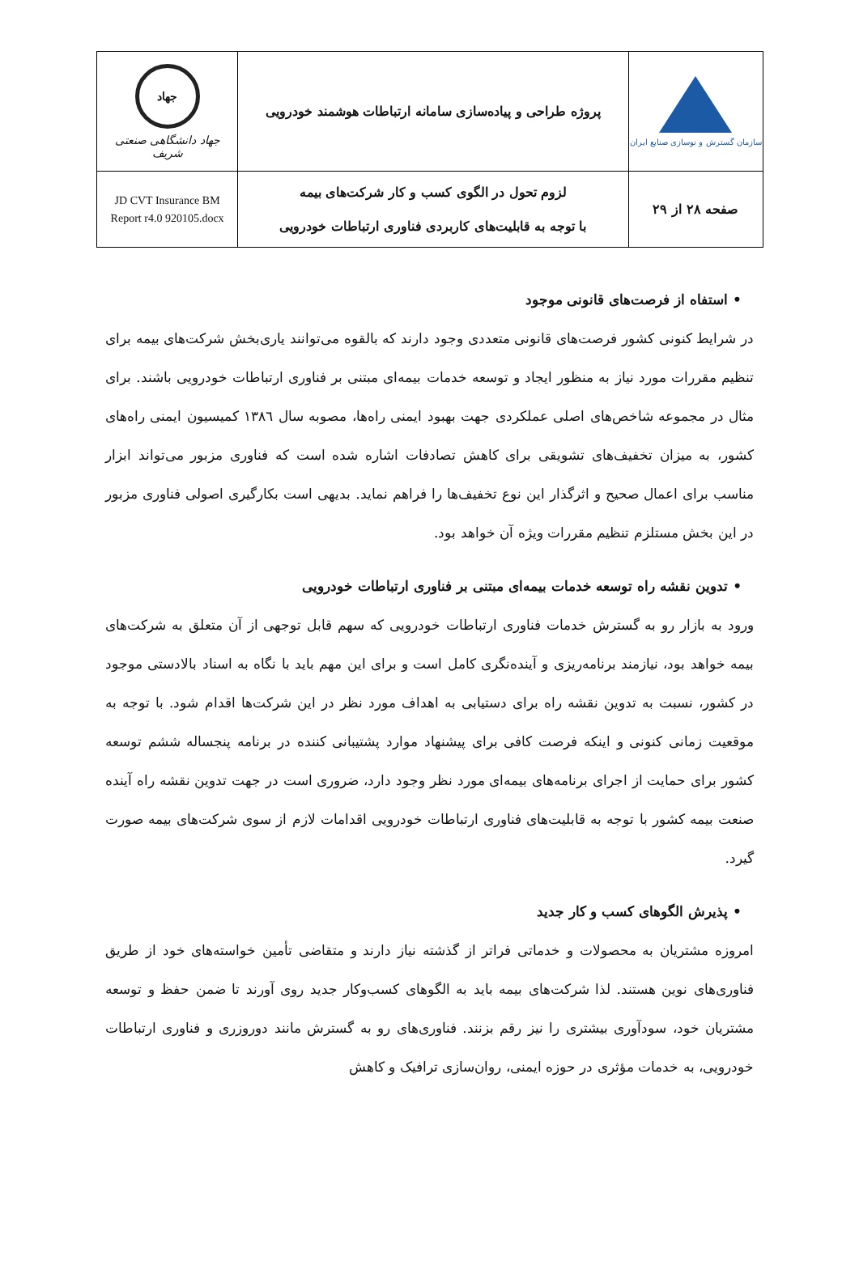| سازمان گسترش و نوسازی صنایع ایران | پروژه طراحی و پیاده‌سازی سامانه ارتباطات هوشمند خودرویی | جهاد جهاد دانشگاهی صنعتی شریف |
| صفحه ۲۸ از ۲۹ | لزوم تحول در الگوی کسب و کار شرکت‌های بیمه با توجه به قابلیت‌های کاربردی فناوری ارتباطات خودرویی | JD CVT Insurance BM Report r4.0 920105.docx |
• استفاه از فرصت‌های قانونی موجود
در شرایط کنونی کشور فرصت‌های قانونی متعددی وجود دارند که بالقوه می‌توانند یاری‌بخش شرکت‌های بیمه برای تنظیم مقررات مورد نیاز به منظور ایجاد و توسعه خدمات بیمه‌ای مبتنی بر فناوری ارتباطات خودرویی باشند. برای مثال در مجموعه شاخص‌های اصلی عملکردی جهت بهبود ایمنی راه‌ها، مصوبه سال ۱۳۸٦ کمیسیون ایمنی راه‌های کشور، به میزان تخفیف‌های تشویقی برای کاهش تصادفات اشاره شده است که فناوری مزبور می‌تواند ابزار مناسب برای اعمال صحیح و اثرگذار این نوع تخفیف‌ها را فراهم نماید. بدیهی است بکارگیری اصولی فناوری مزبور در این بخش مستلزم تنظیم مقررات ویژه آن خواهد بود.
• تدوین نقشه راه توسعه خدمات بیمه‌ای مبتنی بر فناوری ارتباطات خودرویی
ورود به بازار رو به گسترش خدمات فناوری ارتباطات خودرویی که سهم قابل توجهی از آن متعلق به شرکت‌های بیمه خواهد بود، نیازمند برنامه‌ریزی و آینده‌نگری کامل است و برای این مهم باید با نگاه به اسناد بالادستی موجود در کشور، نسبت به تدوین نقشه راه برای دستیابی به اهداف مورد نظر در این شرکت‌ها اقدام شود. با توجه به موقعیت زمانی کنونی و اینکه فرصت کافی برای پیشنهاد موارد پشتیبانی کننده در برنامه پنجساله ششم توسعه کشور برای حمایت از اجرای برنامه‌های بیمه‌ای مورد نظر وجود دارد، ضروری است در جهت تدوین نقشه راه آینده صنعت بیمه کشور با توجه به قابلیت‌های فناوری ارتباطات خودرویی اقدامات لازم از سوی شرکت‌های بیمه صورت گیرد.
• پذیرش الگوهای کسب و کار جدید
امروزه مشتریان به محصولات و خدماتی فراتر از گذشته نیاز دارند و متقاضی تأمین خواسته‌های خود از طریق فناوری‌های نوین هستند. لذا شرکت‌های بیمه باید به الگوهای کسب‌وکار جدید روی آورند تا ضمن حفظ و توسعه مشتریان خود، سودآوری بیشتری را نیز رقم بزنند. فناوری‌های رو به گسترش مانند دوروزری و فناوری ارتباطات خودرویی، به خدمات مؤثری در حوزه ایمنی، روان‌سازی ترافیک و کاهش